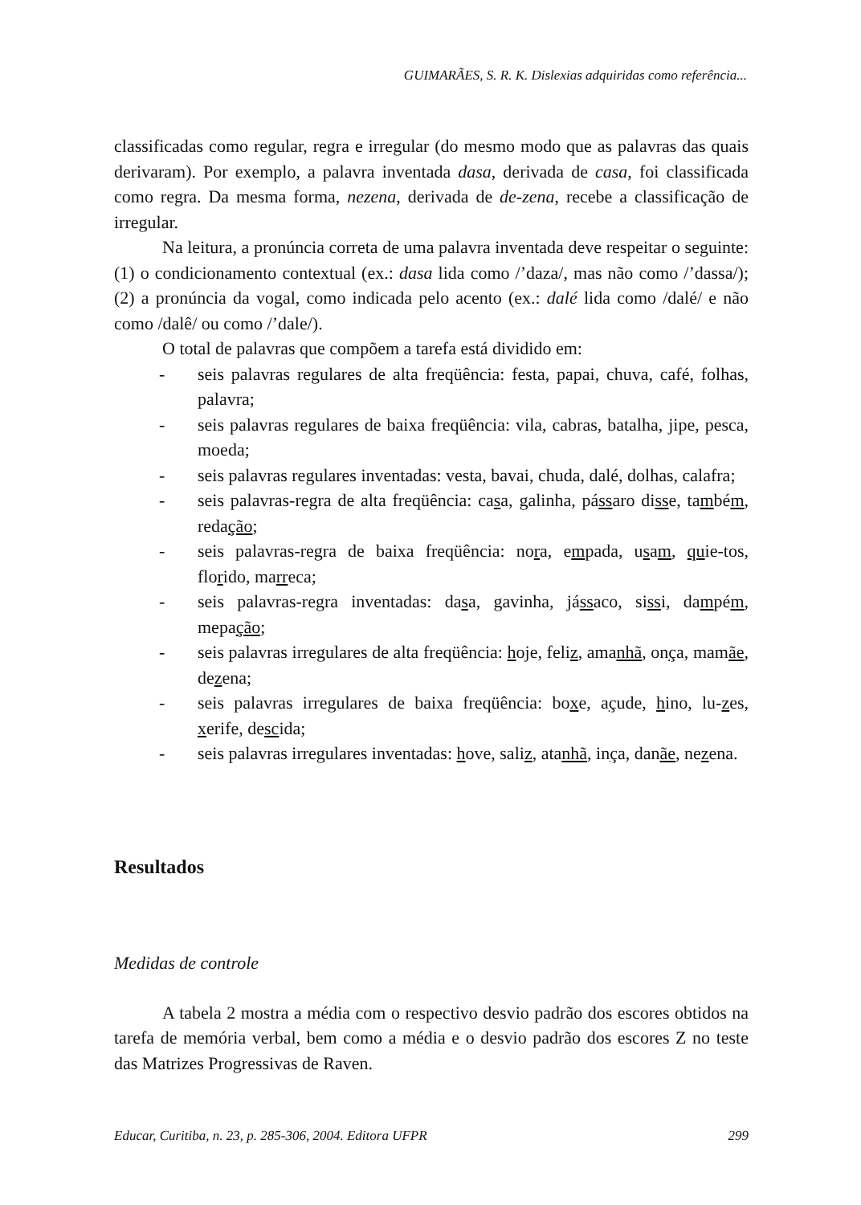GUIMARÃES, S. R. K. Dislexias adquiridas como referência...
classificadas como regular, regra e irregular (do mesmo modo que as palavras das quais derivaram). Por exemplo, a palavra inventada dasa, derivada de casa, foi classificada como regra. Da mesma forma, nezena, derivada de de-zena, recebe a classificação de irregular.
Na leitura, a pronúncia correta de uma palavra inventada deve respeitar o seguinte: (1) o condicionamento contextual (ex.: dasa lida como /’daza/, mas não como /’dassa/); (2) a pronúncia da vogal, como indicada pelo acento (ex.: dalé lida como /dalé/ e não como /dalê/ ou como /’dale/).
O total de palavras que compõem a tarefa está dividido em:
- seis palavras regulares de alta freqüência: festa, papai, chuva, café, folhas, palavra;
- seis palavras regulares de baixa freqüência: vila, cabras, batalha, jipe, pesca, moeda;
- seis palavras regulares inventadas: vesta, bavai, chuda, dalé, dolhas, calafra;
- seis palavras-regra de alta freqüência: casa, galinha, pássaro disse, também, redação;
- seis palavras-regra de baixa freqüência: nora, empada, usam, quie-tos, florido, marreca;
- seis palavras-regra inventadas: dasa, gavinha, jássaco, sissi, dampém, mepação;
- seis palavras irregulares de alta freqüência: hoje, feliz, amanhã, onça, mamãe, dezena;
- seis palavras irregulares de baixa freqüência: boxe, açude, hino, lu-zes, xerife, descida;
- seis palavras irregulares inventadas: hove, saliz, atanhã, inça, danãe, nezena.
Resultados
Medidas de controle
A tabela 2 mostra a média com o respectivo desvio padrão dos escores obtidos na tarefa de memória verbal, bem como a média e o desvio padrão dos escores Z no teste das Matrizes Progressivas de Raven.
Educar, Curitiba, n. 23, p. 285-306, 2004. Editora UFPR 299